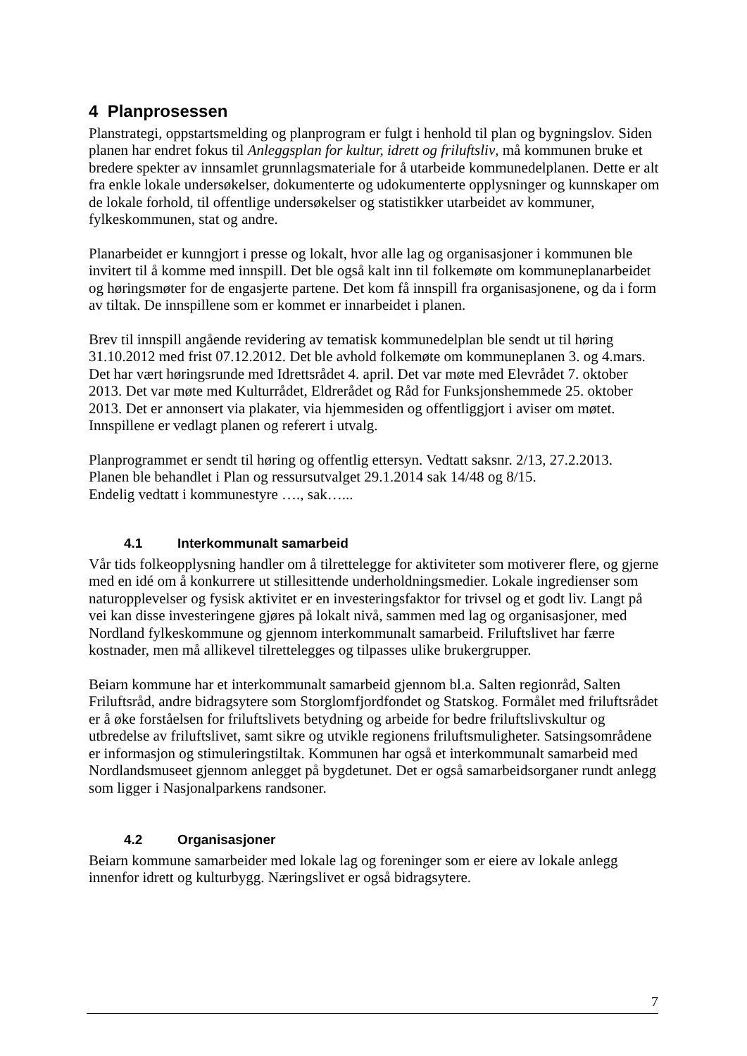4 Planprosessen
Planstrategi, oppstartsmelding og planprogram er fulgt i henhold til plan og bygningslov. Siden planen har endret fokus til Anleggsplan for kultur, idrett og friluftsliv, må kommunen bruke et bredere spekter av innsamlet grunnlagsmateriale for å utarbeide kommunedelplanen. Dette er alt fra enkle lokale undersøkelser, dokumenterte og udokumenterte opplysninger og kunnskaper om de lokale forhold, til offentlige undersøkelser og statistikker utarbeidet av kommuner, fylkeskommunen, stat og andre.
Planarbeidet er kunngjort i presse og lokalt, hvor alle lag og organisasjoner i kommunen ble invitert til å komme med innspill. Det ble også kalt inn til folkemøte om kommuneplanarbeidet og høringsmøter for de engasjerte partene. Det kom få innspill fra organisasjonene, og da i form av tiltak. De innspillene som er kommet er innarbeidet i planen.
Brev til innspill angående revidering av tematisk kommunedelplan ble sendt ut til høring 31.10.2012 med frist 07.12.2012. Det ble avhold folkemøte om kommuneplanen 3. og 4.mars. Det har vært høringsrunde med Idrettsrådet 4. april. Det var møte med Elevrådet 7. oktober 2013. Det var møte med Kulturrådet, Eldrerådet og Råd for Funksjonshemmede 25. oktober 2013. Det er annonsert via plakater, via hjemmesiden og offentliggjort i aviser om møtet. Innspillene er vedlagt planen og referert i utvalg.
Planprogrammet er sendt til høring og offentlig ettersyn. Vedtatt saksnr. 2/13, 27.2.2013.
Planen ble behandlet i Plan og ressursutvalget 29.1.2014 sak 14/48 og 8/15.
Endelig vedtatt i kommunestyre …., sak…...
4.1 Interkommunalt samarbeid
Vår tids folkeopplysning handler om å tilrettelegge for aktiviteter som motiverer flere, og gjerne med en idé om å konkurrere ut stillesittende underholdningsmedier. Lokale ingredienser som naturopplevelser og fysisk aktivitet er en investeringsfaktor for trivsel og et godt liv. Langt på vei kan disse investeringene gjøres på lokalt nivå, sammen med lag og organisasjoner, med Nordland fylkeskommune og gjennom interkommunalt samarbeid. Friluftslivet har færre kostnader, men må allikevel tilrettelegges og tilpasses ulike brukergrupper.
Beiarn kommune har et interkommunalt samarbeid gjennom bl.a. Salten regionråd, Salten Friluftsråd, andre bidragsytere som Storglomfjordfondet og Statskog. Formålet med friluftsrådet er å øke forståelsen for friluftslivets betydning og arbeide for bedre friluftslivskultur og utbredelse av friluftslivet, samt sikre og utvikle regionens friluftsmuligheter. Satsingsområdene er informasjon og stimuleringstiltak. Kommunen har også et interkommunalt samarbeid med Nordlandsmuseet gjennom anlegget på bygdetunet. Det er også samarbeidsorganer rundt anlegg som ligger i Nasjonalparkens randsoner.
4.2 Organisasjoner
Beiarn kommune samarbeider med lokale lag og foreninger som er eiere av lokale anlegg innenfor idrett og kulturbygg. Næringslivet er også bidragsytere.
7